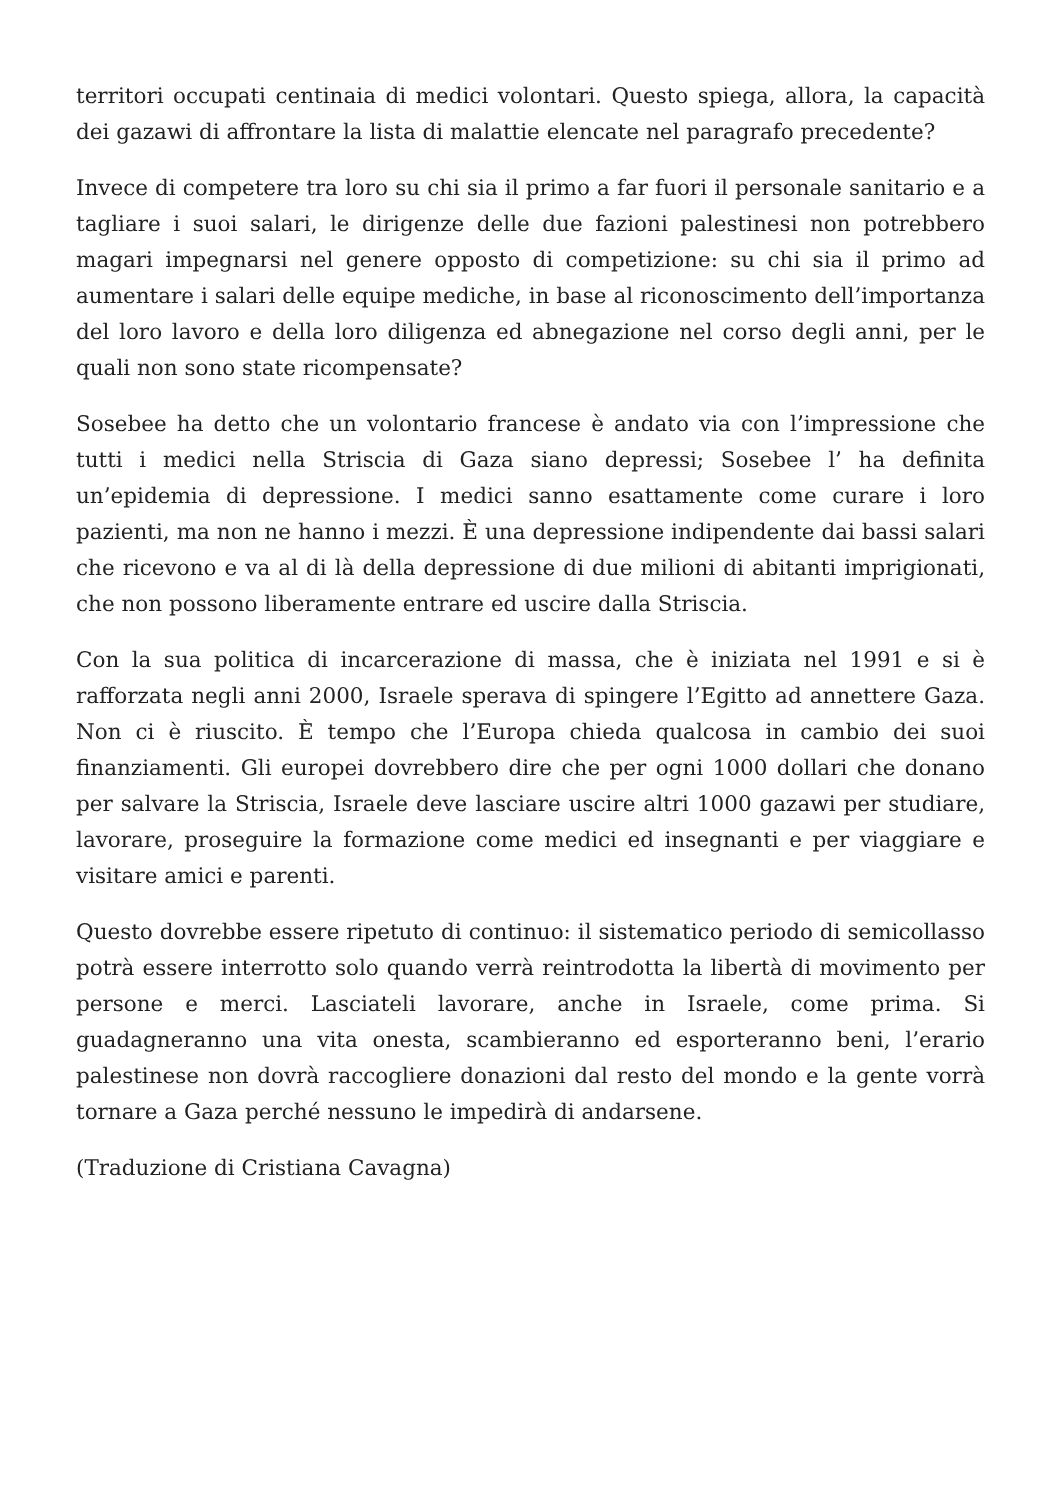territori occupati centinaia di medici volontari. Questo spiega, allora, la capacità dei gazawi di affrontare la lista di malattie elencate nel paragrafo precedente?
Invece di competere tra loro su chi sia il primo a far fuori il personale sanitario e a tagliare i suoi salari, le dirigenze delle due fazioni palestinesi non potrebbero magari impegnarsi nel genere opposto di competizione: su chi sia il primo ad aumentare i salari delle equipe mediche, in base al riconoscimento dell’importanza del loro lavoro e della loro diligenza ed abnegazione nel corso degli anni, per le quali non sono state ricompensate?
Sosebee ha detto che un volontario francese è andato via con l’impressione che tutti i medici nella Striscia di Gaza siano depressi; Sosebee l’ ha definita un’epidemia di depressione. I medici sanno esattamente come curare i loro pazienti, ma non ne hanno i mezzi. È una depressione indipendente dai bassi salari che ricevono e va al di là della depressione di due milioni di abitanti imprigionati, che non possono liberamente entrare ed uscire dalla Striscia.
Con la sua politica di incarcerazione di massa, che è iniziata nel 1991 e si è rafforzata negli anni 2000, Israele sperava di spingere l’Egitto ad annettere Gaza. Non ci è riuscito. È tempo che l’Europa chieda qualcosa in cambio dei suoi finanziamenti. Gli europei dovrebbero dire che per ogni 1000 dollari che donano per salvare la Striscia, Israele deve lasciare uscire altri 1000 gazawi per studiare, lavorare, proseguire la formazione come medici ed insegnanti e per viaggiare e visitare amici e parenti.
Questo dovrebbe essere ripetuto di continuo: il sistematico periodo di semicollasso potrà essere interrotto solo quando verrà reintrodotta la libertà di movimento per persone e merci. Lasciateli lavorare, anche in Israele, come prima. Si guadagneranno una vita onesta, scambieranno ed esporteranno beni, l’erario palestinese non dovrà raccogliere donazioni dal resto del mondo e la gente vorrà tornare a Gaza perché nessuno le impedirà di andarsene.
(Traduzione di Cristiana Cavagna)